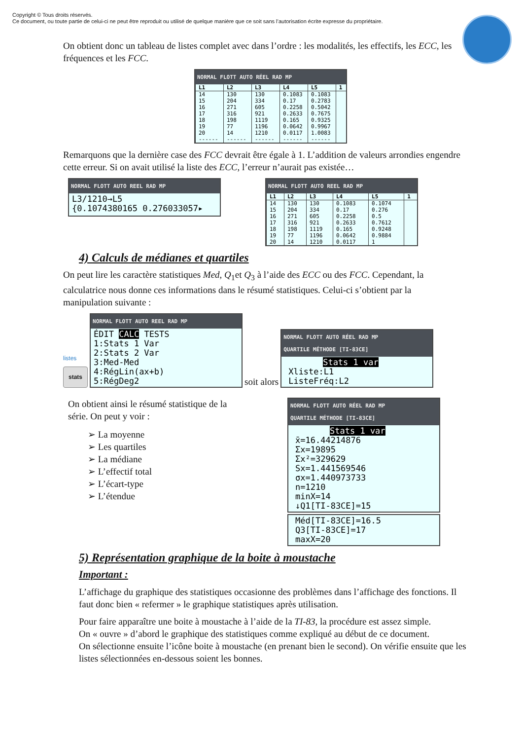Copyright © Tous droits réservés.
Ce document, ou toute partie de celui-ci ne peut être reproduit ou utilisé de quelque manière que ce soit sans l’autorisation écrite expresse du propriétaire.
On obtient donc un tableau de listes complet avec dans l’ordre : les modalités, les effectifs, les ECC, les fréquences et les FCC.
NORMAL FLOTT AUTO RÉEL RAD MP
| L1 | L2 | L3 | L4 | L5 | 1 |
| --- | --- | --- | --- | --- | --- |
| 14 | 130 | 130 | 0.1083 | 0.1083 | |
| 15 | 204 | 334 | 0.17 | 0.2783 | |
| 16 | 271 | 605 | 0.2258 | 0.5042 | |
| 17 | 316 | 921 | 0.2633 | 0.7675 | |
| 18 | 198 | 1119 | 0.165 | 0.9325 | |
| 19 | 77 | 1196 | 0.0642 | 0.9967 | |
| 20 | 14 | 1210 | 0.0117 | 1.0083 | |
| ------ | ------ | ------ | ------ | ------ | |
Remarquons que la dernière case des FCC devrait être égale à 1. L’addition de valeurs arrondies engendre cette erreur. Si on avait utilisé la liste des ECC, l’erreur n’aurait pas existée…
NORMAL FLOTT AUTO REEL RAD MP
L3/1210→L5
{0.1074380165 0.276033057▸
NORMAL FLOTT AUTO REEL RAD MP
| L1 | L2 | L3 | L4 | L5 | 1 |
| --- | --- | --- | --- | --- | --- |
| 14 | 130 | 130 | 0.1083 | 0.1074 | |
| 15 | 204 | 334 | 0.17 | 0.276 | |
| 16 | 271 | 605 | 0.2258 | 0.5 | |
| 17 | 316 | 921 | 0.2633 | 0.7612 | |
| 18 | 198 | 1119 | 0.165 | 0.9248 | |
| 19 | 77 | 1196 | 0.0642 | 0.9884 | |
| 20 | 14 | 1210 | 0.0117 | 1 | |
4) Calculs de médianes et quartiles
On peut lire les caractère statistiques Med, Q<sub>1</sub>et Q<sub>3</sub> à l’aide des ECC ou des FCC. Cependant, la calculatrice nous donne ces informations dans le résumé statistiques. Celui-ci s’obtient par la manipulation suivante :
listes
stats
NORMAL FLOTT AUTO REEL RAD MP
ÉDIT CALC TESTS
1:Stats 1 Var
2:Stats 2 Var
3:Med-Med
4:RégLin(ax+b)
5:RégDeg2
soit alors
NORMAL FLOTT AUTO RÉEL RAD MP
QUARTILE MÉTHODE [TI-83CE]
Stats 1 var
Xliste:L1
ListeFréq:L2
On obtient ainsi le résumé statistique de la
série. On peut y voir :
➢ La moyenne
➢ Les quartiles
➢ La médiane
➢ L’effectif total
➢ L’écart-type
➢ L’étendue
NORMAL FLOTT AUTO RÉEL RAD MP
QUARTILE MÉTHODE [TI-83CE]
Stats 1 var
x̄=16.44214876
Σx=19895
Σx²=329629
Sx=1.441569546
σx=1.440973733
n=1210
minX=14
↓Q1[TI-83CE]=15
Méd[TI-83CE]=16.5
Q3[TI-83CE]=17
maxX=20
5) Représentation graphique de la boite à moustache
Important :
L’affichage du graphique des statistiques occasionne des problèmes dans l’affichage des fonctions. Il faut donc bien « refermer » le graphique statistiques après utilisation.
Pour faire apparaître une boite à moustache à l’aide de la TI-83, la procédure est assez simple.
On « ouvre » d’abord le graphique des statistiques comme expliqué au début de ce document.
On sélectionne ensuite l’icône boite à moustache (en prenant bien le second). On vérifie ensuite que les listes sélectionnées en-dessous soient les bonnes.